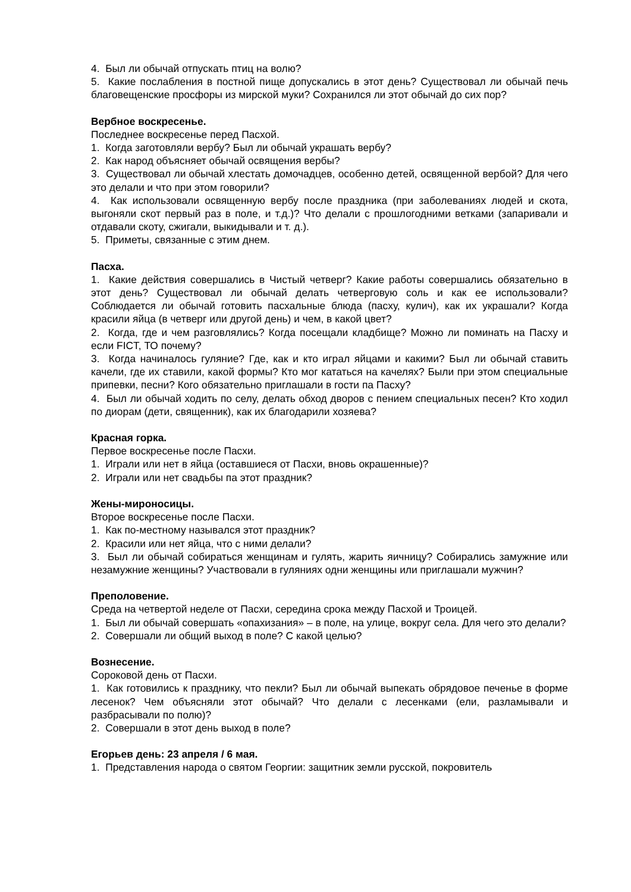4. Был ли обычай отпускать птиц на волю?
5. Какие послабления в постной пище допускались в этот день? Существовал ли обычай печь благовещенские просфоры из мирской муки? Сохранился ли этот обычай до сих пор?
Вербное воскресенье.
Последнее воскресенье перед Пасхой.
1. Когда заготовляли вербу? Был ли обычай украшать вербу?
2. Как народ объясняет обычай освящения вербы?
3. Существовал ли обычай хлестать домочадцев, особенно детей, освященной вербой? Для чего это делали и что при этом говорили?
4. Как использовали освященную вербу после праздника (при заболеваниях людей и скота, выгоняли скот первый раз в поле, и т.д.)? Что делали с прошлогодними ветками (запаривали и отдавали скоту, сжигали, выкидывали и т. д.).
5. Приметы, связанные с этим днем.
Пасха.
1. Какие действия совершались в Чистый четверг? Какие работы совершались обязательно в этот день? Существовал ли обычай делать четверговую соль и как ее использовали? Соблюдается ли обычай готовить пасхальные блюда (пасху, кулич), как их украшали? Когда красили яйца (в четверг или другой день) и чем, в какой цвет?
2. Когда, где и чем разговлялись? Когда посещали кладбище? Можно ли поминать на Пасху и если FICT, ТО почему?
3. Когда начиналось гуляние? Где, как и кто играл яйцами и какими? Был ли обычай ставить качели, где их ставили, какой формы? Кто мог кататься на качелях? Были при этом специальные припевки, песни? Кого обязательно приглашали в гости па Пасху?
4. Был ли обычай ходить по селу, делать обход дворов с пением специальных песен? Кто ходил по диорам (дети, священник), как их благодарили хозяева?
Красная горка.
Первое воскресенье после Пасхи.
1. Играли или нет в яйца (оставшиеся от Пасхи, вновь окрашенные)?
2. Играли или нет свадьбы па этот праздник?
Жены-мироносицы.
Второе воскресенье после Пасхи.
1. Как по-местному назывался этот праздник?
2. Красили или нет яйца, что с ними делали?
3. Был ли обычай собираться женщинам и гулять, жарить яичницу? Собирались замужние или незамужние женщины? Участвовали в гуляниях одни женщины или приглашали мужчин?
Преполовение.
Среда на четвертой неделе от Пасхи, середина срока между Пасхой и Троицей.
1. Был ли обычай совершать «опахизания» – в поле, на улице, вокруг села. Для чего это делали?
2. Совершали ли общий выход в поле? С какой целью?
Вознесение.
Сороковой день от Пасхи.
1. Как готовились к празднику, что пекли? Был ли обычай выпекать обрядовое печенье в форме лесенок? Чем объясняли этот обычай? Что делали с лесенками (ели, разламывали и разбрасывали по полю)?
2. Совершали в этот день выход в поле?
Егорьев день: 23 апреля / 6 мая.
1. Представления народа о святом Георгии: защитник земли русской, покровитель